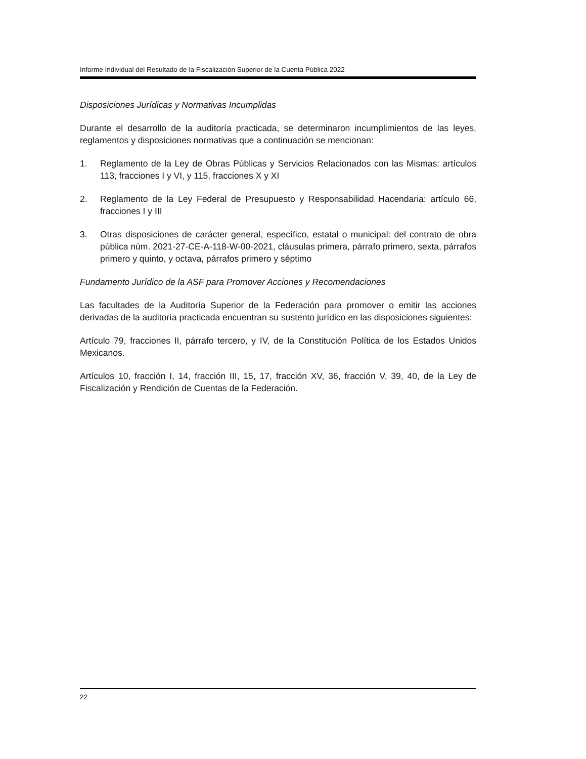Informe Individual del Resultado de la Fiscalización Superior de la Cuenta Pública 2022
Disposiciones Jurídicas y Normativas Incumplidas
Durante el desarrollo de la auditoría practicada, se determinaron incumplimientos de las leyes, reglamentos y disposiciones normativas que a continuación se mencionan:
1. Reglamento de la Ley de Obras Públicas y Servicios Relacionados con las Mismas: artículos 113, fracciones I y VI, y 115, fracciones X y XI
2. Reglamento de la Ley Federal de Presupuesto y Responsabilidad Hacendaria: artículo 66, fracciones I y III
3. Otras disposiciones de carácter general, específico, estatal o municipal: del contrato de obra pública núm. 2021-27-CE-A-118-W-00-2021, cláusulas primera, párrafo primero, sexta, párrafos primero y quinto, y octava, párrafos primero y séptimo
Fundamento Jurídico de la ASF para Promover Acciones y Recomendaciones
Las facultades de la Auditoría Superior de la Federación para promover o emitir las acciones derivadas de la auditoría practicada encuentran su sustento jurídico en las disposiciones siguientes:
Artículo 79, fracciones II, párrafo tercero, y IV, de la Constitución Política de los Estados Unidos Mexicanos.
Artículos 10, fracción I, 14, fracción III, 15, 17, fracción XV, 36, fracción V, 39, 40, de la Ley de Fiscalización y Rendición de Cuentas de la Federación.
22